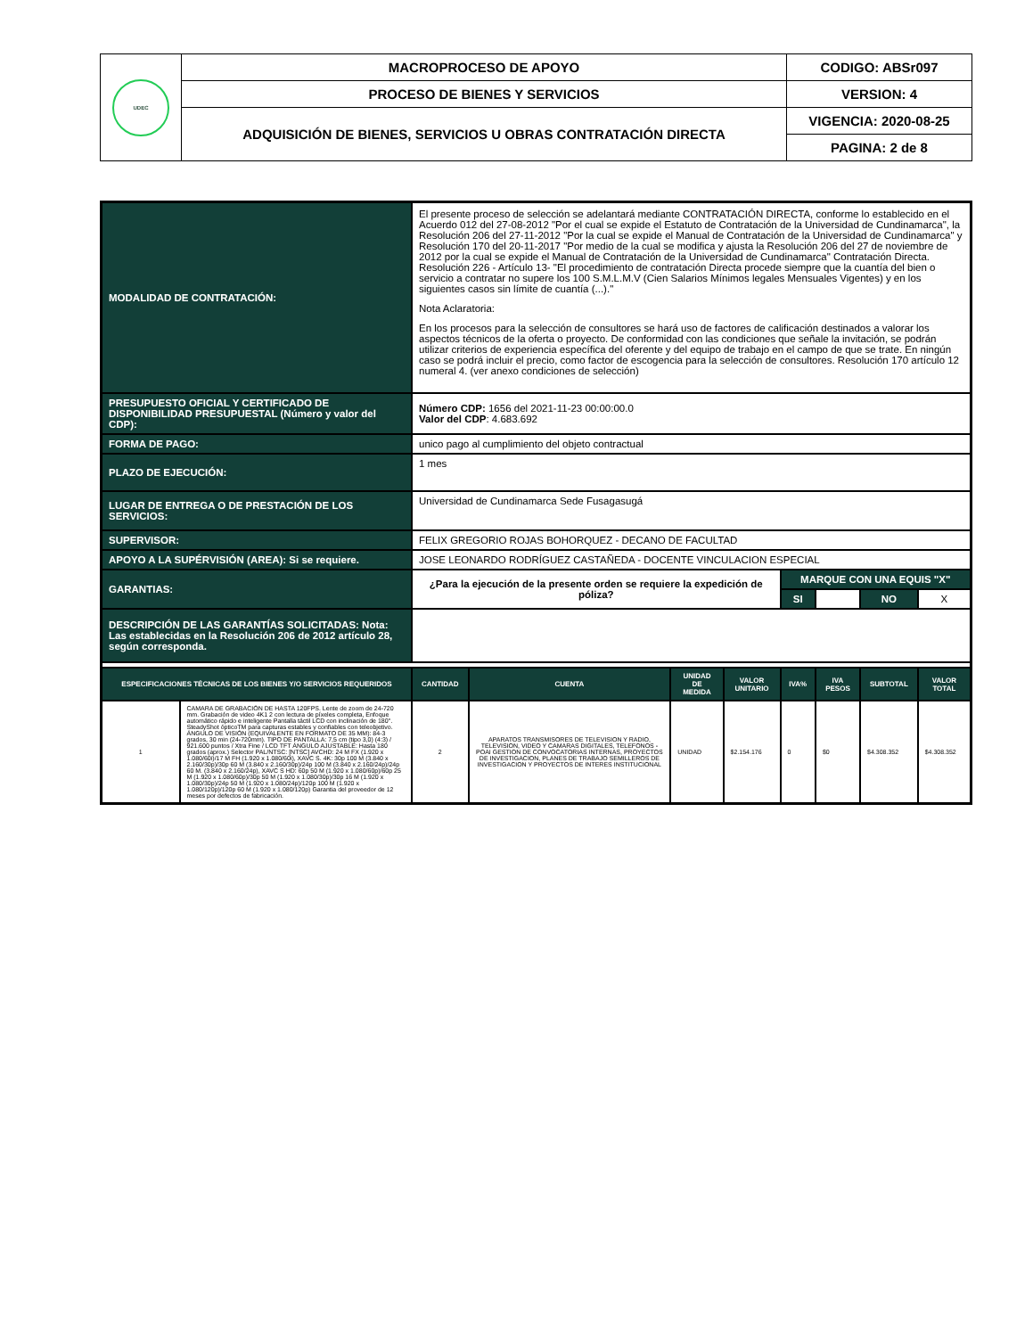| UDEC | MACROPROCESO DE APOYO | CODIGO: ABSr097 |
| | PROCESO DE BIENES Y SERVICIOS | VERSION: 4 |
| | ADQUISICIÓN DE BIENES, SERVICIOS U OBRAS CONTRATACIÓN DIRECTA | VIGENCIA: 2020-08-25 |
| | | PAGINA: 2 de 8 |
| MODALIDAD DE CONTRATACIÓN: | | El presente proceso de selección se adelantará mediante CONTRATACIÓN DIRECTA, conforme lo establecido en el Acuerdo 012 del 27-08-2012 "Por el cual se expide el Estatuto de Contratación de la Universidad de Cundinamarca", la Resolución 206 del 27-11-2012 "Por la cual se expide el Manual de Contratación de la Universidad de Cundinamarca" y Resolución 170 del 20-11-2017 "Por medio de la cual se modifica y ajusta la Resolución 206 del 27 de noviembre de 2012 por la cual se expide el Manual de Contratación de la Universidad de Cundinamarca" Contratación Directa. Resolución 226 - Artículo 13- "El procedimiento de contratación Directa procede siempre que la cuantía del bien o servicio a contratar no supere los 100 S.M.L.M.V (Cien Salarios Mínimos legales Mensuales Vigentes) y en los siguientes casos sin límite de cuantía (...)." Nota Aclaratoria: En los procesos para la selección de consultores se hará uso de factores de calificación destinados a valorar los aspectos técnicos de la oferta o proyecto. De conformidad con las condiciones que señale la invitación, se podrán utilizar criterios de experiencia específica del oferente y del equipo de trabajo en el campo de que se trate. En ningún caso se podrá incluir el precio, como factor de escogencia para la selección de consultores. Resolución 170 artículo 12 numeral 4. (ver anexo condiciones de selección) | | | | | | | | |
| PRESUPUESTO OFICIAL Y CERTIFICADO DE DISPONIBILIDAD PRESUPUESTAL (Número y valor del CDP): | | Número CDP: 1656 del 2021-11-23 00:00:00.0 Valor del CDP : 4.683.692 | | | | | | | | |
| FORMA DE PAGO: | | unico pago al cumplimiento del objeto contractual | | | | | | | | |
| PLAZO DE EJECUCIÓN: | | 1 mes | | | | | | | | |
| LUGAR DE ENTREGA O DE PRESTACIÓN DE LOS SERVICIOS: | | Universidad de Cundinamarca Sede Fusagasugá | | | | | | | | |
| SUPERVISOR: | | FELIX GREGORIO ROJAS BOHORQUEZ - DECANO DE FACULTAD | | | | | | | | |
| APOYO A LA SUPÉRVISIÓN (AREA): Si se requiere. | | JOSE LEONARDO RODRÍGUEZ CASTAÑEDA - DOCENTE VINCULACION ESPECIAL | | | | | | | | |
| GARANTIAS: | | ¿Para la ejecución de la presente orden se requiere la expedición de póliza? | | | | MARQUE CON UNA EQUIS "X" | | | | |
| | | | | | | SI | | NO | X | |
| DESCRIPCIÓN DE LAS GARANTÍAS SOLICITADAS: Nota: Las establecidas en la Resolución 206 de 2012 artículo 28, según corresponda. | | | | | | | | | | |
| ESPECIFICACIONES TÉCNICAS DE LOS BIENES Y/O SERVICIOS REQUERIDOS | | CANTIDAD | CUENTA | UNIDAD DE MEDIDA | VALOR UNITARIO | IVA% | IVA PESOS | SUBTOTAL | VALOR TOTAL | |
| 1 | CAMARA DE GRABACIÓN DE HASTA 120FPS. Lente de zoom de 24-720 mm. Grabación de video 4K1 2 con lectura de píxeles completa, Enfoque automático rápido e inteligente Pantalla táctil LCD con inclinación de 180°. SteadyShot ópticoTM para capturas estables y confiables con teleobjetivo. ÁNGULO DE VISIÓN (EQUIVALENTE EN FORMATO DE 35 MM): 84-3 grados, 30 min (24-720mm). TIPO DE PANTALLA: 7,5 cm (tipo 3,0) (4:3) / 921.600 puntos / Xtra Fine / LCD TFT ÁNGULO AJUSTABLE: Hasta 180 grados (aprox.) Selector PAL/NTSC: [NTSC] AVCHD: 24 M FX (1.920 x 1.080/60i)/17 M FH (1.920 x 1.080/60i), XAVC S. 4K: 30p 100 M (3.840 x 2.160/30p)/30p 60 M (3.840 x 2.160/30p)/24p 100 M (3.840 x 2.160/24p)/24p 60 M. (3.840 x 2.160/24p), XAVC S HD: 60p 50 M (1.920 x 1.080/60p)/60p 25 M (1.920 x 1.080/60p)/30p 50 M (1.920 x 1.080/30p)/30p 16 M (1.920 x 1.080/30p)/24p 50 M (1.920 x 1.080/24p)/120p 100 M (1.920 x 1.080/120p)/120p 60 M (1.920 x 1.080/120p) Garantia del proveedor de 12 meses por defectos de fabricación. | 2 | APARATOS TRANSMISORES DE TELEVISION Y RADIO, TELEVISION, VIDEO Y CAMARAS DIGITALES, TELEFONOS - POAI GESTION DE CONVOCATORIAS INTERNAS, PROYECTOS DE INVESTIGACION, PLANES DE TRABAJO SEMILLEROS DE INVESTIGACION Y PROYECTOS DE INTERES INSTITUCIONAL | UNIDAD | $2.154.176 | 0 | $0 | $4.308.352 | $4.308.352 | |